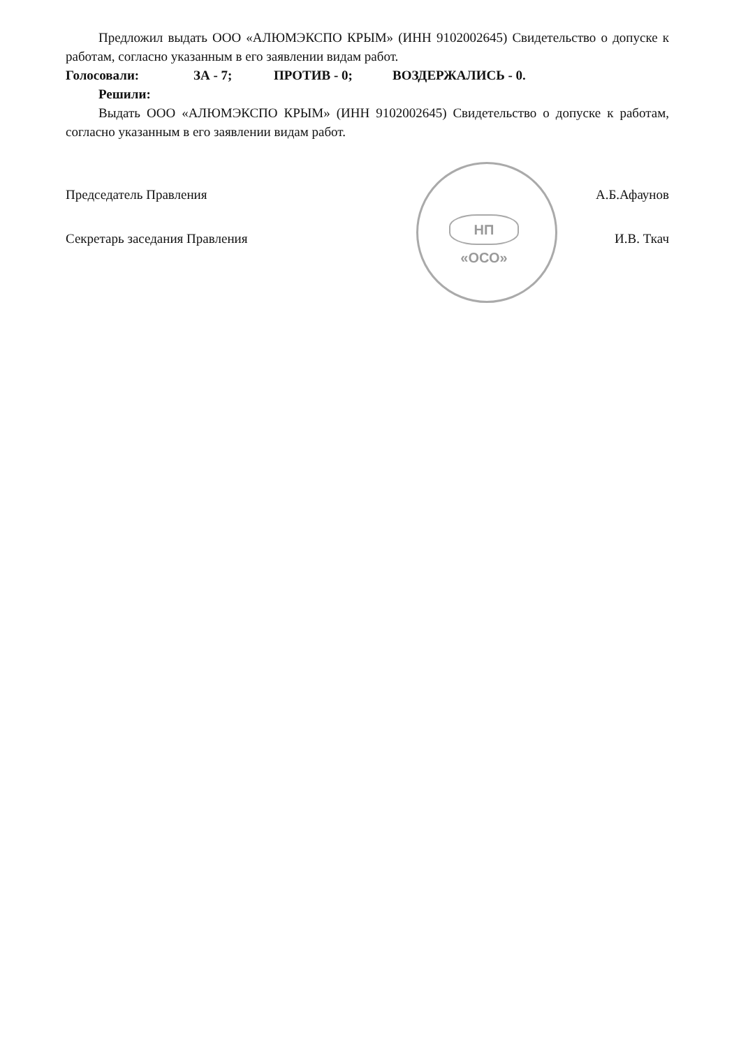НП «ОСО»
Предложил выдать ООО «АЛЮМЭКСПО КРЫМ» (ИНН 9102002645) Свидетельство о допуске к работам, согласно указанным в его заявлении видам работ.
Голосовали: ЗА - 7; ПРОТИВ - 0; ВОЗДЕРЖАЛИСЬ - 0.
Решили:
Выдать ООО «АЛЮМЭКСПО КРЫМ» (ИНН 9102002645) Свидетельство о допуске к работам, согласно указанным в его заявлении видам работ.
Председатель Правления А.Б.Афаунов
Секретарь заседания Правления И.В. Ткач